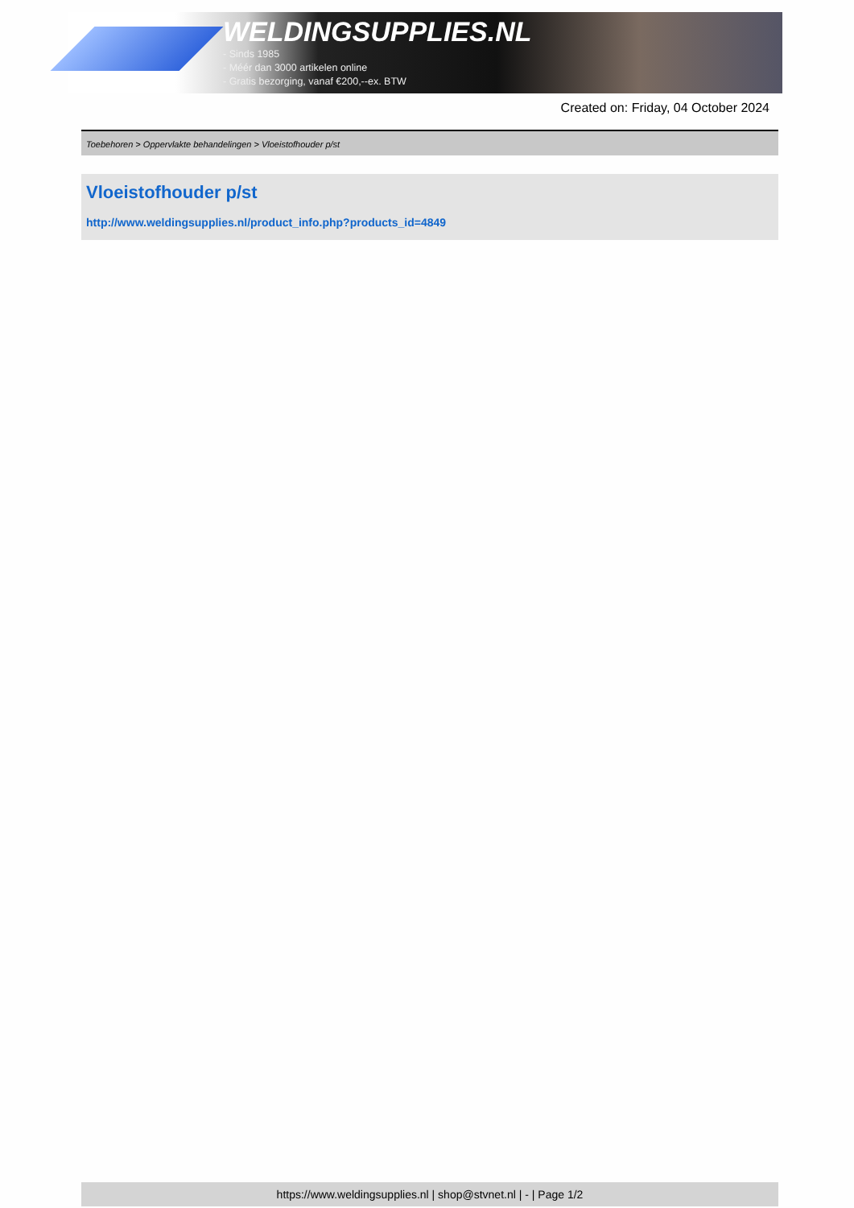WELDINGSUPPLIES.NL
- Sinds 1985
- Méér dan 3000 artikelen online
- Gratis bezorging, vanaf €200,--ex. BTW
Created on: Friday, 04 October 2024
Toebehoren > Oppervlakte behandelingen > Vloeistofhouder p/st
Vloeistofhouder p/st
http://www.weldingsupplies.nl/product_info.php?products_id=4849
https://www.weldingsupplies.nl | shop@stvnet.nl | - | Page 1/2